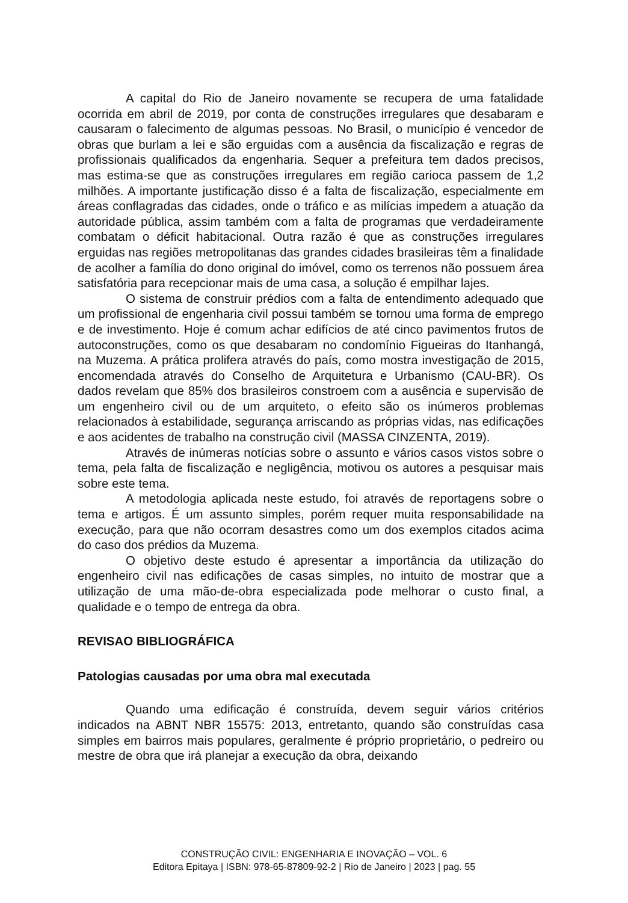A capital do Rio de Janeiro novamente se recupera de uma fatalidade ocorrida em abril de 2019, por conta de construções irregulares que desabaram e causaram o falecimento de algumas pessoas. No Brasil, o município é vencedor de obras que burlam a lei e são erguidas com a ausência da fiscalização e regras de profissionais qualificados da engenharia. Sequer a prefeitura tem dados precisos, mas estima-se que as construções irregulares em região carioca passem de 1,2 milhões. A importante justificação disso é a falta de fiscalização, especialmente em áreas conflagradas das cidades, onde o tráfico e as milícias impedem a atuação da autoridade pública, assim também com a falta de programas que verdadeiramente combatam o déficit habitacional. Outra razão é que as construções irregulares erguidas nas regiões metropolitanas das grandes cidades brasileiras têm a finalidade de acolher a família do dono original do imóvel, como os terrenos não possuem área satisfatória para recepcionar mais de uma casa, a solução é empilhar lajes.
O sistema de construir prédios com a falta de entendimento adequado que um profissional de engenharia civil possui também se tornou uma forma de emprego e de investimento. Hoje é comum achar edifícios de até cinco pavimentos frutos de autoconstruções, como os que desabaram no condomínio Figueiras do Itanhangá, na Muzema. A prática prolifera através do país, como mostra investigação de 2015, encomendada através do Conselho de Arquitetura e Urbanismo (CAU-BR). Os dados revelam que 85% dos brasileiros constroem com a ausência e supervisão de um engenheiro civil ou de um arquiteto, o efeito são os inúmeros problemas relacionados à estabilidade, segurança arriscando as próprias vidas, nas edificações e aos acidentes de trabalho na construção civil (MASSA CINZENTA, 2019).
Através de inúmeras notícias sobre o assunto e vários casos vistos sobre o tema, pela falta de fiscalização e negligência, motivou os autores a pesquisar mais sobre este tema.
A metodologia aplicada neste estudo, foi através de reportagens sobre o tema e artigos. É um assunto simples, porém requer muita responsabilidade na execução, para que não ocorram desastres como um dos exemplos citados acima do caso dos prédios da Muzema.
O objetivo deste estudo é apresentar a importância da utilização do engenheiro civil nas edificações de casas simples, no intuito de mostrar que a utilização de uma mão-de-obra especializada pode melhorar o custo final, a qualidade e o tempo de entrega da obra.
REVISAO BIBLIOGRÁFICA
Patologias causadas por uma obra mal executada
Quando uma edificação é construída, devem seguir vários critérios indicados na ABNT NBR 15575: 2013, entretanto, quando são construídas casa simples em bairros mais populares, geralmente é próprio proprietário, o pedreiro ou mestre de obra que irá planejar a execução da obra, deixando
CONSTRUÇÃO CIVIL: ENGENHARIA E INOVAÇÃO – VOL. 6
Editora Epitaya | ISBN: 978-65-87809-92-2 | Rio de Janeiro | 2023 | pag. 55